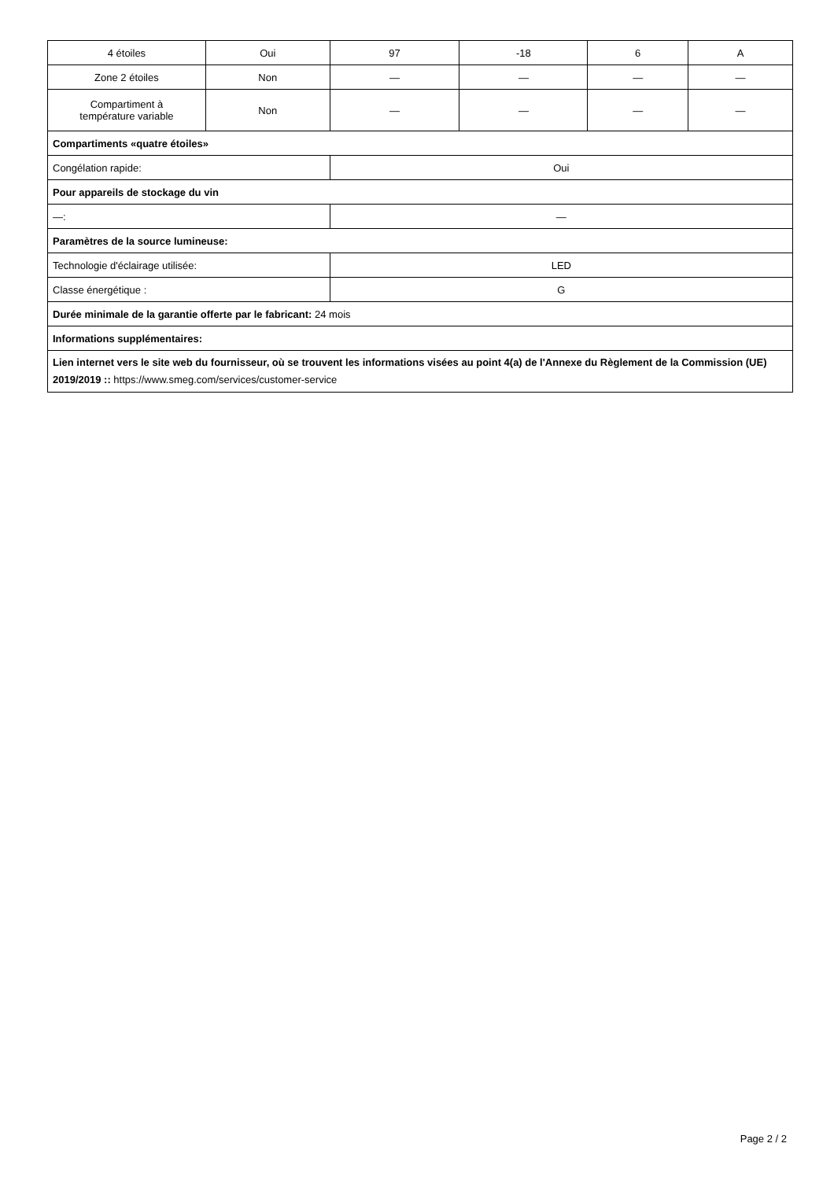| 4 étoiles | Oui | 97 | -18 | 6 | A |
| Zone 2 étoiles | Non | — | — | — | — |
| Compartiment à température variable | Non | — | — | — | — |
| Compartiments «quatre étoiles» | | | | | |
| Congélation rapide: | | Oui | | | |
| Pour appareils de stockage du vin | | | | | |
| —: | | — | | | |
| Paramètres de la source lumineuse: | | | | | |
| Technologie d'éclairage utilisée: | | LED | | | |
| Classe énergétique : | | G | | | |
| Durée minimale de la garantie offerte par le fabricant: 24 mois | | | | | |
| Informations supplémentaires: | | | | | |
| Lien internet vers le site web du fournisseur, où se trouvent les informations visées au point 4(a) de l'Annexe du Règlement de la Commission (UE) 2019/2019 :: https://www.smeg.com/services/customer-service | | | | | |
Page 2 / 2